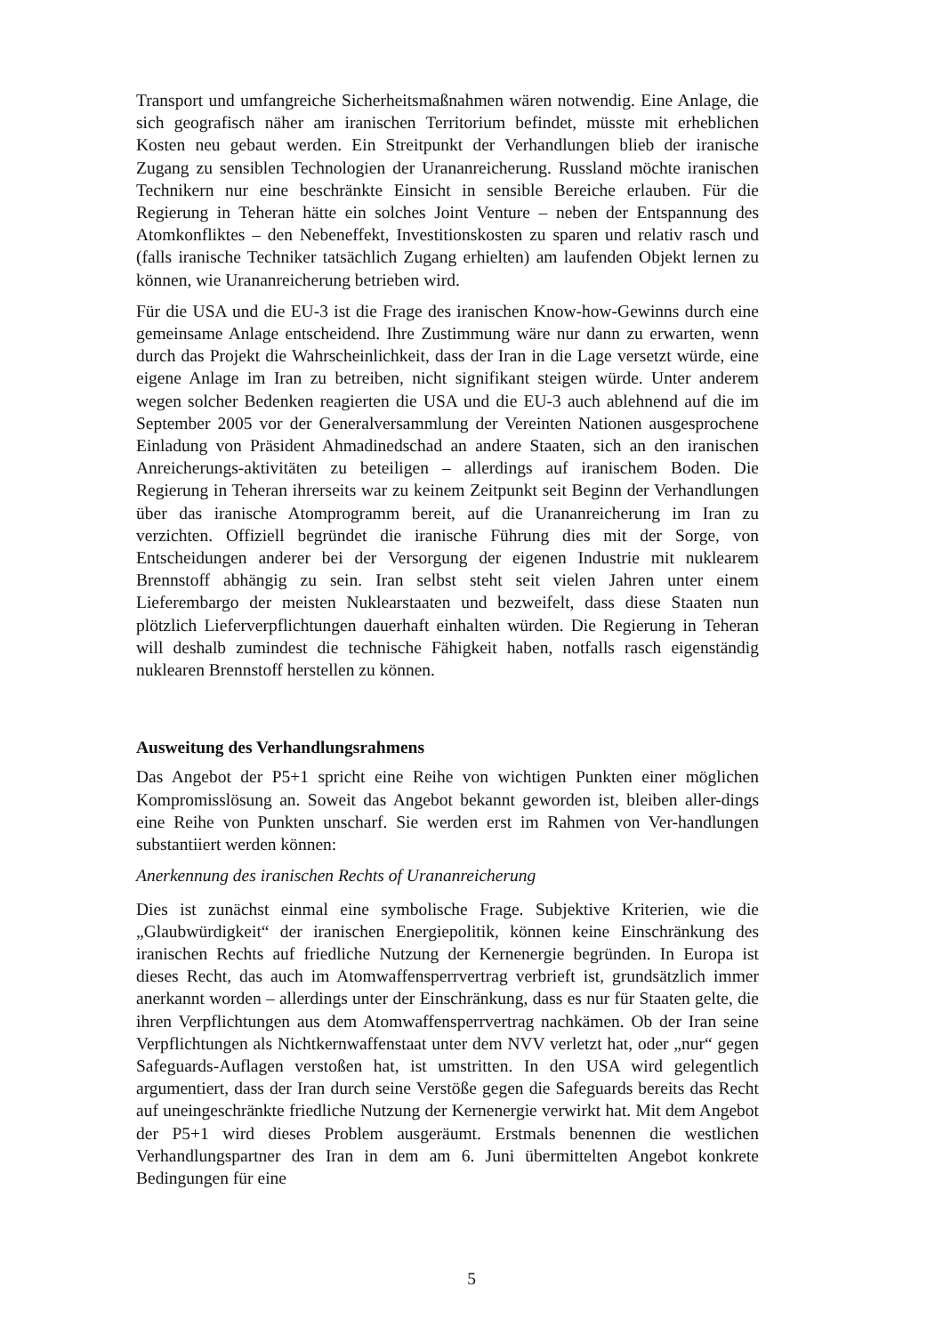Transport und umfangreiche Sicherheitsmaßnahmen wären notwendig. Eine Anlage, die sich geografisch näher am iranischen Territorium befindet, müsste mit erheblichen Kosten neu gebaut werden. Ein Streitpunkt der Verhandlungen blieb der iranische Zugang zu sensiblen Technologien der Urananreicherung. Russland möchte iranischen Technikern nur eine beschränkte Einsicht in sensible Bereiche erlauben. Für die Regierung in Teheran hätte ein solches Joint Venture – neben der Entspannung des Atomkonfliktes – den Nebeneffekt, Investitionskosten zu sparen und relativ rasch und (falls iranische Techniker tatsächlich Zugang erhielten) am laufenden Objekt lernen zu können, wie Urananreicherung betrieben wird.
Für die USA und die EU-3 ist die Frage des iranischen Know-how-Gewinns durch eine gemeinsame Anlage entscheidend. Ihre Zustimmung wäre nur dann zu erwarten, wenn durch das Projekt die Wahrscheinlichkeit, dass der Iran in die Lage versetzt würde, eine eigene Anlage im Iran zu betreiben, nicht signifikant steigen würde. Unter anderem wegen solcher Bedenken reagierten die USA und die EU-3 auch ablehnend auf die im September 2005 vor der Generalversammlung der Vereinten Nationen ausgesprochene Einladung von Präsident Ahmadinedschad an andere Staaten, sich an den iranischen Anreicherungs-aktivitäten zu beteiligen – allerdings auf iranischem Boden. Die Regierung in Teheran ihrerseits war zu keinem Zeitpunkt seit Beginn der Verhandlungen über das iranische Atomprogramm bereit, auf die Urananreicherung im Iran zu verzichten. Offiziell begründet die iranische Führung dies mit der Sorge, von Entscheidungen anderer bei der Versorgung der eigenen Industrie mit nuklearem Brennstoff abhängig zu sein. Iran selbst steht seit vielen Jahren unter einem Lieferembargo der meisten Nuklearstaaten und bezweifelt, dass diese Staaten nun plötzlich Lieferverpflichtungen dauerhaft einhalten würden. Die Regierung in Teheran will deshalb zumindest die technische Fähigkeit haben, notfalls rasch eigenständig nuklearen Brennstoff herstellen zu können.
Ausweitung des Verhandlungsrahmens
Das Angebot der P5+1 spricht eine Reihe von wichtigen Punkten einer möglichen Kompromisslösung an. Soweit das Angebot bekannt geworden ist, bleiben aller-dings eine Reihe von Punkten unscharf. Sie werden erst im Rahmen von Ver-handlungen substantiiert werden können:
Anerkennung des iranischen Rechts of Urananreicherung
Dies ist zunächst einmal eine symbolische Frage. Subjektive Kriterien, wie die „Glaubwürdigkeit“ der iranischen Energiepolitik, können keine Einschränkung des iranischen Rechts auf friedliche Nutzung der Kernenergie begründen. In Europa ist dieses Recht, das auch im Atomwaffensperrvertrag verbrieft ist, grundsätzlich immer anerkannt worden – allerdings unter der Einschränkung, dass es nur für Staaten gelte, die ihren Verpflichtungen aus dem Atomwaffensperrvertrag nachkämen. Ob der Iran seine Verpflichtungen als Nichtkernwaffenstaat unter dem NVV verletzt hat, oder „nur“ gegen Safeguards-Auflagen verstoßen hat, ist umstritten. In den USA wird gelegentlich argumentiert, dass der Iran durch seine Verstöße gegen die Safeguards bereits das Recht auf uneingeschränkte friedliche Nutzung der Kernenergie verwirkt hat. Mit dem Angebot der P5+1 wird dieses Problem ausgeräumt. Erstmals benennen die westlichen Verhandlungspartner des Iran in dem am 6. Juni übermittelten Angebot konkrete Bedingungen für eine
5